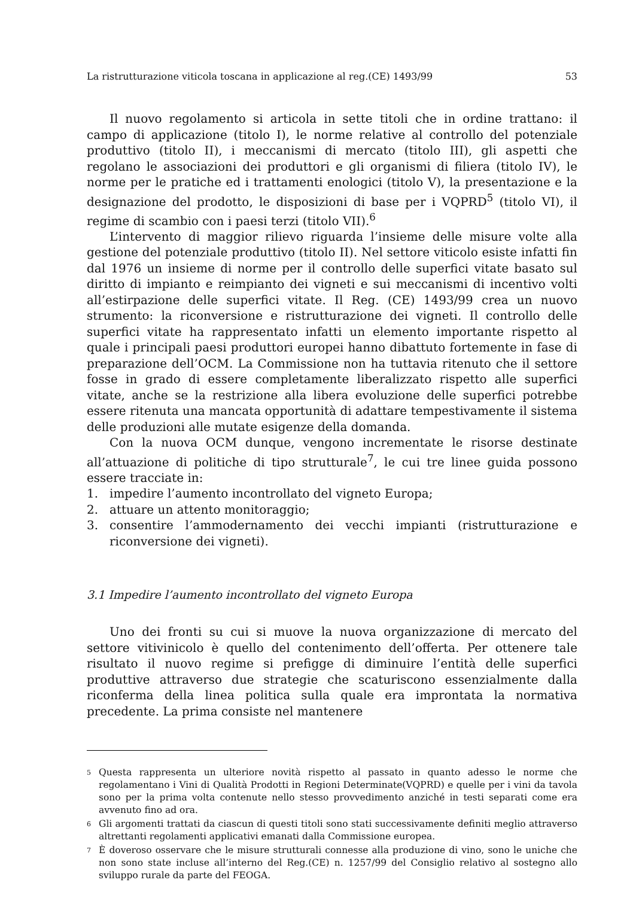La ristrutturazione viticola toscana in applicazione al reg.(CE) 1493/99 53
Il nuovo regolamento si articola in sette titoli che in ordine trattano: il campo di applicazione (titolo I), le norme relative al controllo del potenziale produttivo (titolo II), i meccanismi di mercato (titolo III), gli aspetti che regolano le associazioni dei produttori e gli organismi di filiera (titolo IV), le norme per le pratiche ed i trattamenti enologici (titolo V), la presentazione e la designazione del prodotto, le disposizioni di base per i VQPRD<sup>5</sup> (titolo VI), il regime di scambio con i paesi terzi (titolo VII).<sup>6</sup>
L’intervento di maggior rilievo riguarda l’insieme delle misure volte alla gestione del potenziale produttivo (titolo II). Nel settore viticolo esiste infatti fin dal 1976 un insieme di norme per il controllo delle superfici vitate basato sul diritto di impianto e reimpianto dei vigneti e sui meccanismi di incentivo volti all’estirpazione delle superfici vitate. Il Reg. (CE) 1493/99 crea un nuovo strumento: la riconversione e ristrutturazione dei vigneti. Il controllo delle superfici vitate ha rappresentato infatti un elemento importante rispetto al quale i principali paesi produttori europei hanno dibattuto fortemente in fase di preparazione dell’OCM. La Commissione non ha tuttavia ritenuto che il settore fosse in grado di essere completamente liberalizzato rispetto alle superfici vitate, anche se la restrizione alla libera evoluzione delle superfici potrebbe essere ritenuta una mancata opportunità di adattare tempestivamente il sistema delle produzioni alle mutate esigenze della domanda.
Con la nuova OCM dunque, vengono incrementate le risorse destinate all’attuazione di politiche di tipo strutturale<sup>7</sup>, le cui tre linee guida possono essere tracciate in:
1. impedire l’aumento incontrollato del vigneto Europa;
2. attuare un attento monitoraggio;
3. consentire l’ammodernamento dei vecchi impianti (ristrutturazione e riconversione dei vigneti).
3.1 Impedire l’aumento incontrollato del vigneto Europa
Uno dei fronti su cui si muove la nuova organizzazione di mercato del settore vitivinicolo è quello del contenimento dell’offerta. Per ottenere tale risultato il nuovo regime si prefigge di diminuire l’entità delle superfici produttive attraverso due strategie che scaturiscono essenzialmente dalla riconferma della linea politica sulla quale era improntata la normativa precedente. La prima consiste nel mantenere
<sup>5</sup> Questa rappresenta un ulteriore novità rispetto al passato in quanto adesso le norme che regolamentano i Vini di Qualità Prodotti in Regioni Determinate(VQPRD) e quelle per i vini da tavola sono per la prima volta contenute nello stesso provvedimento anziché in testi separati come era avvenuto fino ad ora.
<sup>6</sup> Gli argomenti trattati da ciascun di questi titoli sono stati successivamente definiti meglio attraverso altrettanti regolamenti applicativi emanati dalla Commissione europea.
<sup>7</sup> È doveroso osservare che le misure strutturali connesse alla produzione di vino, sono le uniche che non sono state incluse all’interno del Reg.(CE) n. 1257/99 del Consiglio relativo al sostegno allo sviluppo rurale da parte del FEOGA.